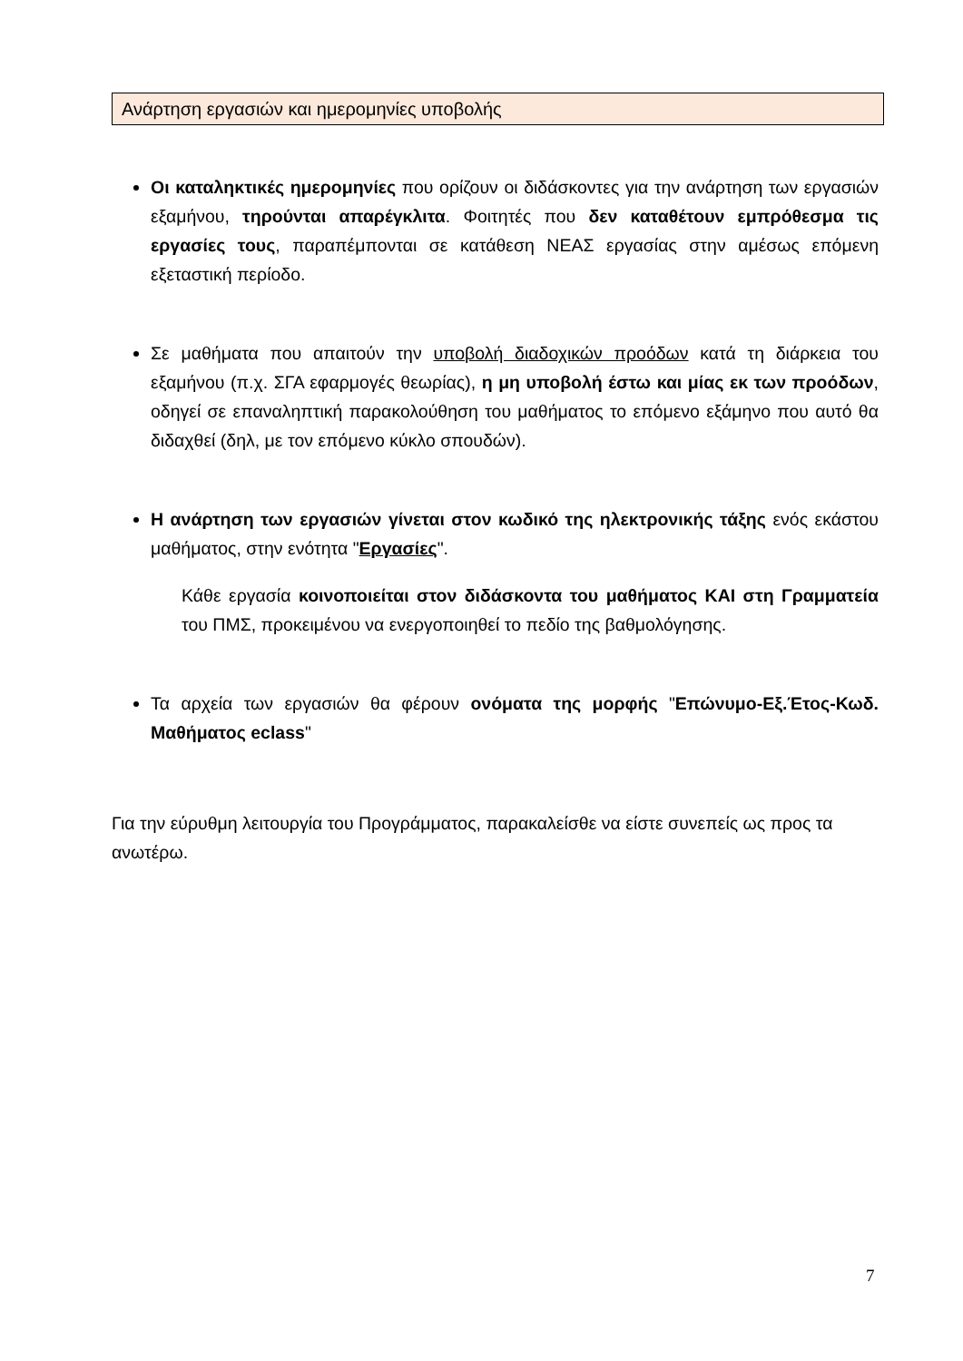Ανάρτηση εργασιών και ημερομηνίες υποβολής
Οι καταληκτικές ημερομηνίες που ορίζουν οι διδάσκοντες για την ανάρτηση των εργασιών εξαμήνου, τηρούνται απαρέγκλιτα. Φοιτητές που δεν καταθέτουν εμπρόθεσμα τις εργασίες τους, παραπέμπονται σε κατάθεση ΝΕΑΣ εργασίας στην αμέσως επόμενη εξεταστική περίοδο.
Σε μαθήματα που απαιτούν την υποβολή διαδοχικών προόδων κατά τη διάρκεια του εξαμήνου (π.χ. ΣΓΑ εφαρμογές θεωρίας), η μη υποβολή έστω και μίας εκ των προόδων, οδηγεί σε επαναληπτική παρακολούθηση του μαθήματος το επόμενο εξάμηνο που αυτό θα διδαχθεί (δηλ, με τον επόμενο κύκλο σπουδών).
Η ανάρτηση των εργασιών γίνεται στον κωδικό της ηλεκτρονικής τάξης ενός εκάστου μαθήματος, στην ενότητα "Εργασίες".
Κάθε εργασία κοινοποιείται στον διδάσκοντα του μαθήματος ΚΑΙ στη Γραμματεία του ΠΜΣ, προκειμένου να ενεργοποιηθεί το πεδίο της βαθμολόγησης.
Τα αρχεία των εργασιών θα φέρουν ονόματα της μορφής "Επώνυμο-Εξ.Έτος-Κωδ. Μαθήματος eclass"
Για την εύρυθμη λειτουργία του Προγράμματος, παρακαλείσθε να είστε συνεπείς ως προς τα ανωτέρω.
7